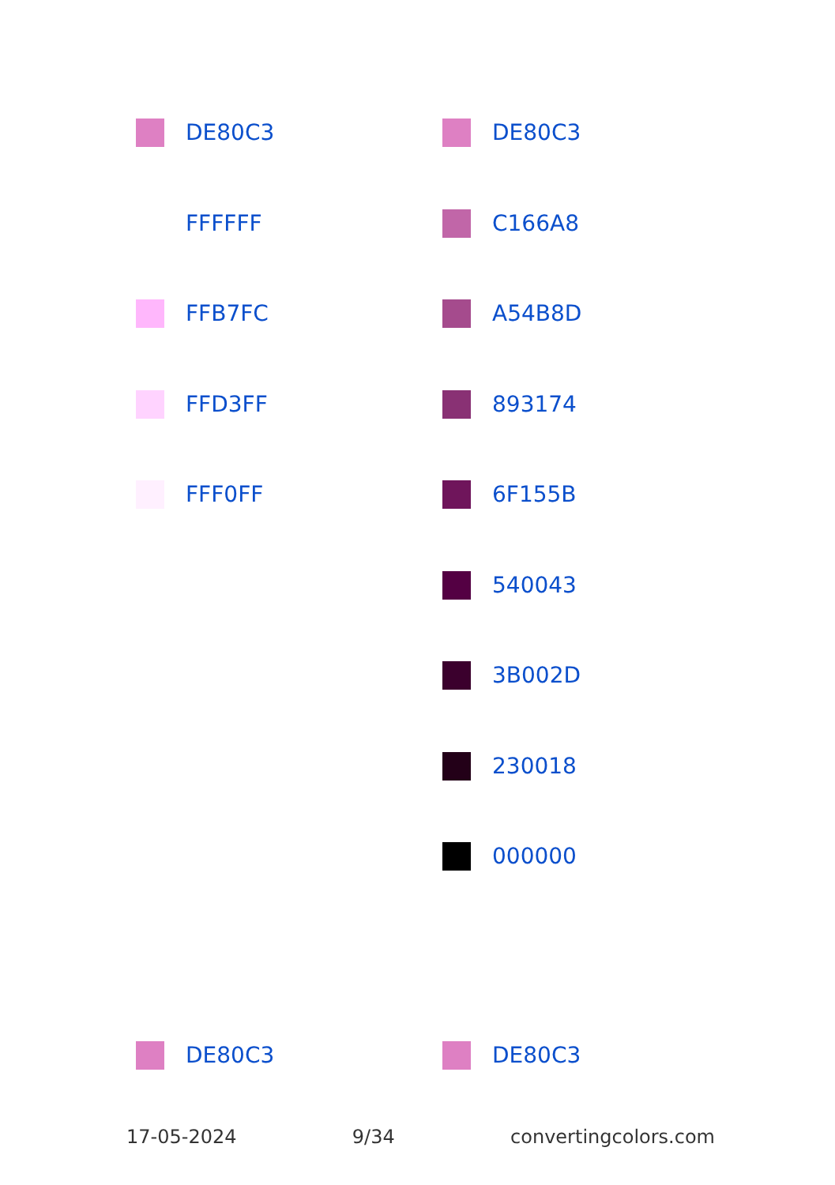DE80C3
FFFFFF
FFB7FC
FFD3FF
FFF0FF
DE80C3
C166A8
A54B8D
893174
6F155B
540043
3B002D
230018
000000
DE80C3 DE80C3
17-05-2024 9/34 convertingcolors.com